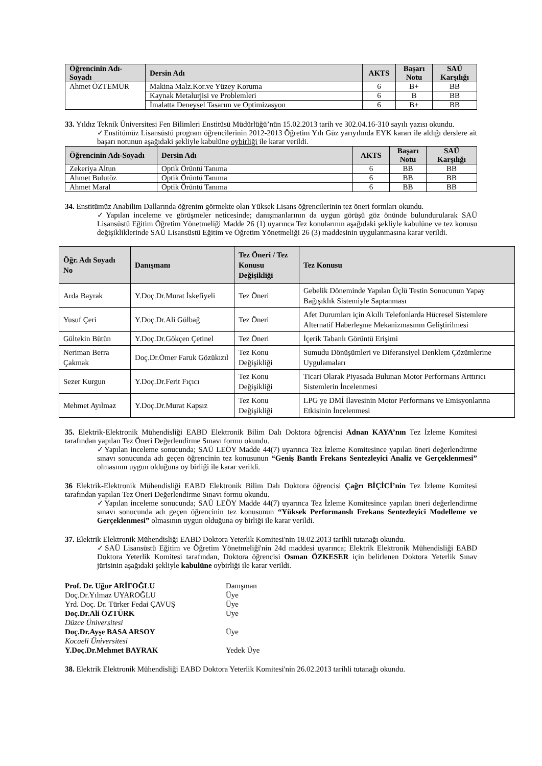| Öğrencinin Adı-Soyadı | Dersin Adı | AKTS | Başarı Notu | SAÜ Karşılığı |
| --- | --- | --- | --- | --- |
| Ahmet ÖZTEMÜR | Makina Malz.Kor.ve Yüzey Koruma | 6 | B+ | BB |
| | Kaynak Metalurjisi ve Problemleri | 6 | B | BB |
| | İmalatta Deneysel Tasarım ve Optimizasyon | 6 | B+ | BB |
33. Yıldız Teknik Üniversitesi Fen Bilimleri Enstitüsü Müdürlüğü’nün 15.02.2013 tarih ve 302.04.16-310 sayılı yazısı okundu.
✓Enstitümüz Lisansüstü program öğrencilerinin 2012-2013 Öğretim Yılı Güz yarıyılında EYK kararı ile aldığı derslere ait başarı notunun aşağıdaki şekliyle kabulüne oybirliği ile karar verildi.
| Öğrencinin Adı-Soyadı | Dersin Adı | AKTS | Başarı Notu | SAÜ Karşılığı |
| --- | --- | --- | --- | --- |
| Zekeriya Altun | Optik Örüntü Tanıma | 6 | BB | BB |
| Ahmet Bulutöz | Optik Örüntü Tanıma | 6 | BB | BB |
| Ahmet Maral | Optik Örüntü Tanıma | 6 | BB | BB |
34. Enstitümüz Anabilim Dallarında öğrenim görmekte olan Yüksek Lisans öğrencilerinin tez öneri formları okundu.
✓Yapılan inceleme ve görüşmeler neticesinde; danışmanlarının da uygun görüşü göz önünde bulundurularak SAÜ Lisansüstü Eğitim Öğretim Yönetmeliği Madde 26 (1) uyarınca Tez konularının aşağıdaki şekliyle kabulüne ve tez konusu değişikliklerinde SAÜ Lisansüstü Eğitim ve Öğretim Yönetmeliği 26 (3) maddesinin uygulanmasına karar verildi.
| Öğr. Adı Soyadı No | Danışmanı | Tez Öneri / Tez Konusu Değişikliği | Tez Konusu |
| --- | --- | --- | --- |
| Arda Bayrak | Y.Doç.Dr.Murat İskefiyeli | Tez Öneri | Gebelik Döneminde Yapılan Üçlü Testin Sonucunun Yapay Bağışıklık Sistemiyle Saptanması |
| Yusuf Çeri | Y.Doç.Dr.Ali Gülbağ | Tez Öneri | Afet Durumları için Akıllı Telefonlarda Hücresel Sistemlere Alternatif Haberleşme Mekanizmasının Geliştirilmesi |
| Gültekin Bütün | Y.Doç.Dr.Gökçen Çetinel | Tez Öneri | İçerik Tabanlı Görüntü Erişimi |
| Neriman Berra Çakmak | Doç.Dr.Ömer Faruk Gözükızıl | Tez Konu Değişikliği | Sumudu Dönüşümleri ve Diferansiyel Denklem Çözümlerine Uygulamaları |
| Sezer Kurgun | Y.Doç.Dr.Ferit Fıçıcı | Tez Konu Değişikliği | Ticari Olarak Piyasada Bulunan Motor Performans Arttırıcı Sistemlerin İncelenmesi |
| Mehmet Ayılmaz | Y.Doç.Dr.Murat Kapsız | Tez Konu Değişikliği | LPG ye DMİ İlavesinin Motor Performans ve Emisyonlarına Etkisinin İncelenmesi |
35. Elektrik-Elektronik Mühendisliği EABD Elektronik Bilim Dalı Doktora öğrencisi Adnan KAYA’nın Tez İzleme Komitesi tarafından yapılan Tez Öneri Değerlendirme Sınavı formu okundu.
✓Yapılan inceleme sonucunda; SAÜ LEÖY Madde 44(7) uyarınca Tez İzleme Komitesince yapılan öneri değerlendirme sınavı sonucunda adı geçen öğrencinin tez konusunun “Geniş Bantlı Frekans Sentezleyici Analiz ve Gerçeklenmesi” olmasının uygun olduğuna oy birliği ile karar verildi.
36 Elektrik-Elektronik Mühendisliği EABD Elektronik Bilim Dalı Doktora öğrencisi Çağrı BİÇİCİ’nin Tez İzleme Komitesi tarafından yapılan Tez Öneri Değerlendirme Sınavı formu okundu.
✓Yapılan inceleme sonucunda; SAÜ LEÖY Madde 44(7) uyarınca Tez İzleme Komitesince yapılan öneri değerlendirme sınavı sonucunda adı geçen öğrencinin tez konusunun “Yüksek Performanslı Frekans Sentezleyici Modelleme ve Gerçeklenmesi” olmasının uygun olduğuna oy birliği ile karar verildi.
37. Elektrik Elektronik Mühendisliği EABD Doktora Yeterlik Komitesi'nin 18.02.2013 tarihli tutanağı okundu.
✓SAÜ Lisansüstü Eğitim ve Öğretim Yönetmeliği'nin 24d maddesi uyarınca; Elektrik Elektronik Mühendisliği EABD Doktora Yeterlik Komitesi tarafından, Doktora öğrencisi Osman ÖZKESER için belirlenen Doktora Yeterlik Sınav jürisinin aşağıdaki şekliyle kabulüne oybirliği ile karar verildi.
| Prof. Dr. Uğur ARİFOĞLU | Danışman |
| Doç.Dr.Yılmaz UYAROĞLU | Üye |
| Yrd. Doç. Dr. Türker Fedai ÇAVUŞ | Üye |
| Doç.Dr.Ali ÖZTÜRK Düzce Üniversitesi | Üye |
| Doç.Dr.Ayşe BASA ARSOY Kocaeli Üniversitesi | Üye |
| Y.Doç.Dr.Mehmet BAYRAK | Yedek Üye |
38. Elektrik Elektronik Mühendisliği EABD Doktora Yeterlik Komitesi'nin 26.02.2013 tarihli tutanağı okundu.